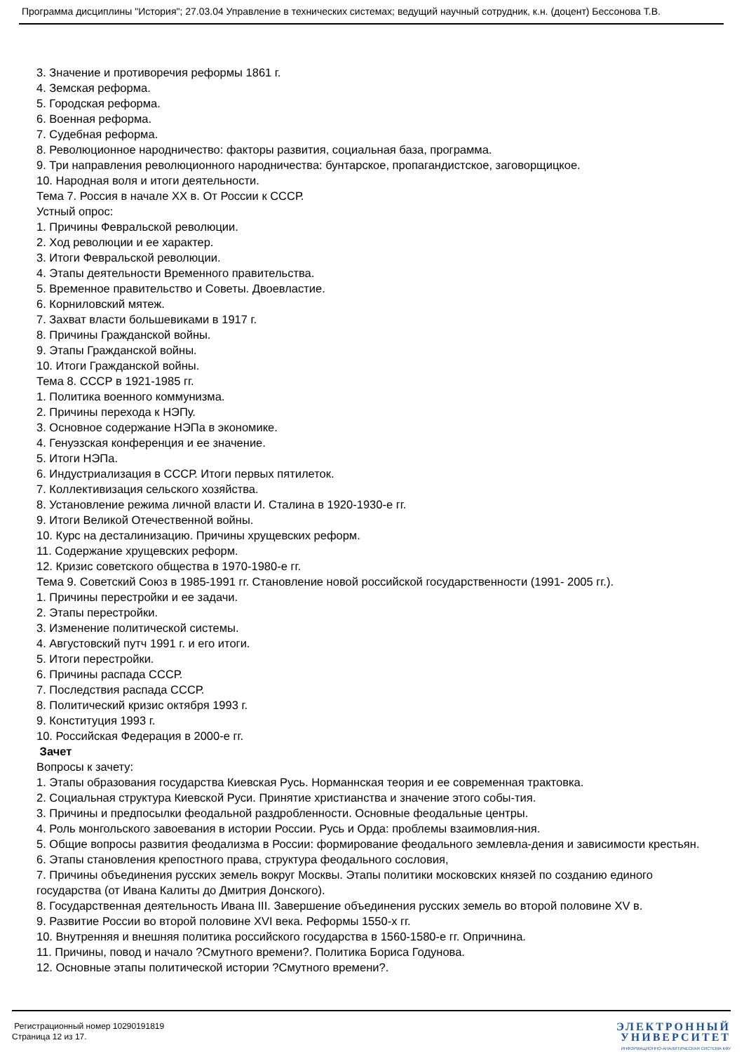Программа дисциплины "История"; 27.03.04 Управление в технических системах; ведущий научный сотрудник, к.н. (доцент) Бессонова Т.В.
3. Значение и противоречия реформы 1861 г.
4. Земская реформа.
5. Городская реформа.
6. Военная реформа.
7. Судебная реформа.
8. Революционное народничество: факторы развития, социальная база, программа.
9. Три направления революционного народничества: бунтарское, пропагандистское, заговорщицкое.
10. Народная воля и итоги деятельности.
Тема 7. Россия в начале XX в. От России к СССР.
Устный опрос:
1. Причины Февральской революции.
2. Ход революции и ее характер.
3. Итоги Февральской революции.
4. Этапы деятельности Временного правительства.
5. Временное правительство и Советы. Двоевластие.
6. Корниловский мятеж.
7. Захват власти большевиками в 1917 г.
8. Причины Гражданской войны.
9. Этапы Гражданской войны.
10. Итоги Гражданской войны.
Тема 8. СССР в 1921-1985 гг.
1. Политика военного коммунизма.
2. Причины перехода к НЭПу.
3. Основное содержание НЭПа в экономике.
4. Генуэзская конференция и ее значение.
5. Итоги НЭПа.
6. Индустриализация в СССР. Итоги первых пятилеток.
7. Коллективизация сельского хозяйства.
8. Установление режима личной власти И. Сталина в 1920-1930-е гг.
9. Итоги Великой Отечественной войны.
10. Курс на десталинизацию. Причины хрущевских реформ.
11. Содержание хрущевских реформ.
12. Кризис советского общества в 1970-1980-е гг.
Тема 9. Советский Союз в 1985-1991 гг. Становление новой российской государственности (1991- 2005 гг.).
1. Причины перестройки и ее задачи.
2. Этапы перестройки.
3. Изменение политической системы.
4. Августовский путч 1991 г. и его итоги.
5. Итоги перестройки.
6. Причины распада СССР.
7. Последствия распада СССР.
8. Политический кризис октября 1993 г.
9. Конституция 1993 г.
10. Российская Федерация в 2000-е гг.
Зачет
Вопросы к зачету:
1. Этапы образования государства Киевская Русь. Норманнская теория и ее современная трактовка.
2. Социальная структура Киевской Руси. Принятие христианства и значение этого собы-тия.
3. Причины и предпосылки феодальной раздробленности. Основные феодальные центры.
4. Роль монгольского завоевания в истории России. Русь и Орда: проблемы взаимовлия-ния.
5. Общие вопросы развития феодализма в России: формирование феодального землевла-дения и зависимости крестьян.
6. Этапы становления крепостного права, структура феодального сословия,
7. Причины объединения русских земель вокруг Москвы. Этапы политики московских князей по созданию единого государства (от Ивана Калиты до Дмитрия Донского).
8. Государственная деятельность Ивана III. Завершение объединения русских земель во второй половине XV в.
9. Развитие России во второй половине XVI века. Реформы 1550-х гг.
10. Внутренняя и внешняя политика российского государства в 1560-1580-е гг. Опричнина.
11. Причины, повод и начало ?Смутного времени?. Политика Бориса Годунова.
12. Основные этапы политической истории ?Смутного времени?.
Регистрационный номер 10290191819
Страница 12 из 17.
ЭЛЕКТРОННЫЙ
УНИВЕРСИТЕТ
ИНФОРМАЦИОННО-АНАЛИТИЧЕСКАЯ СИСТЕМА КФУ